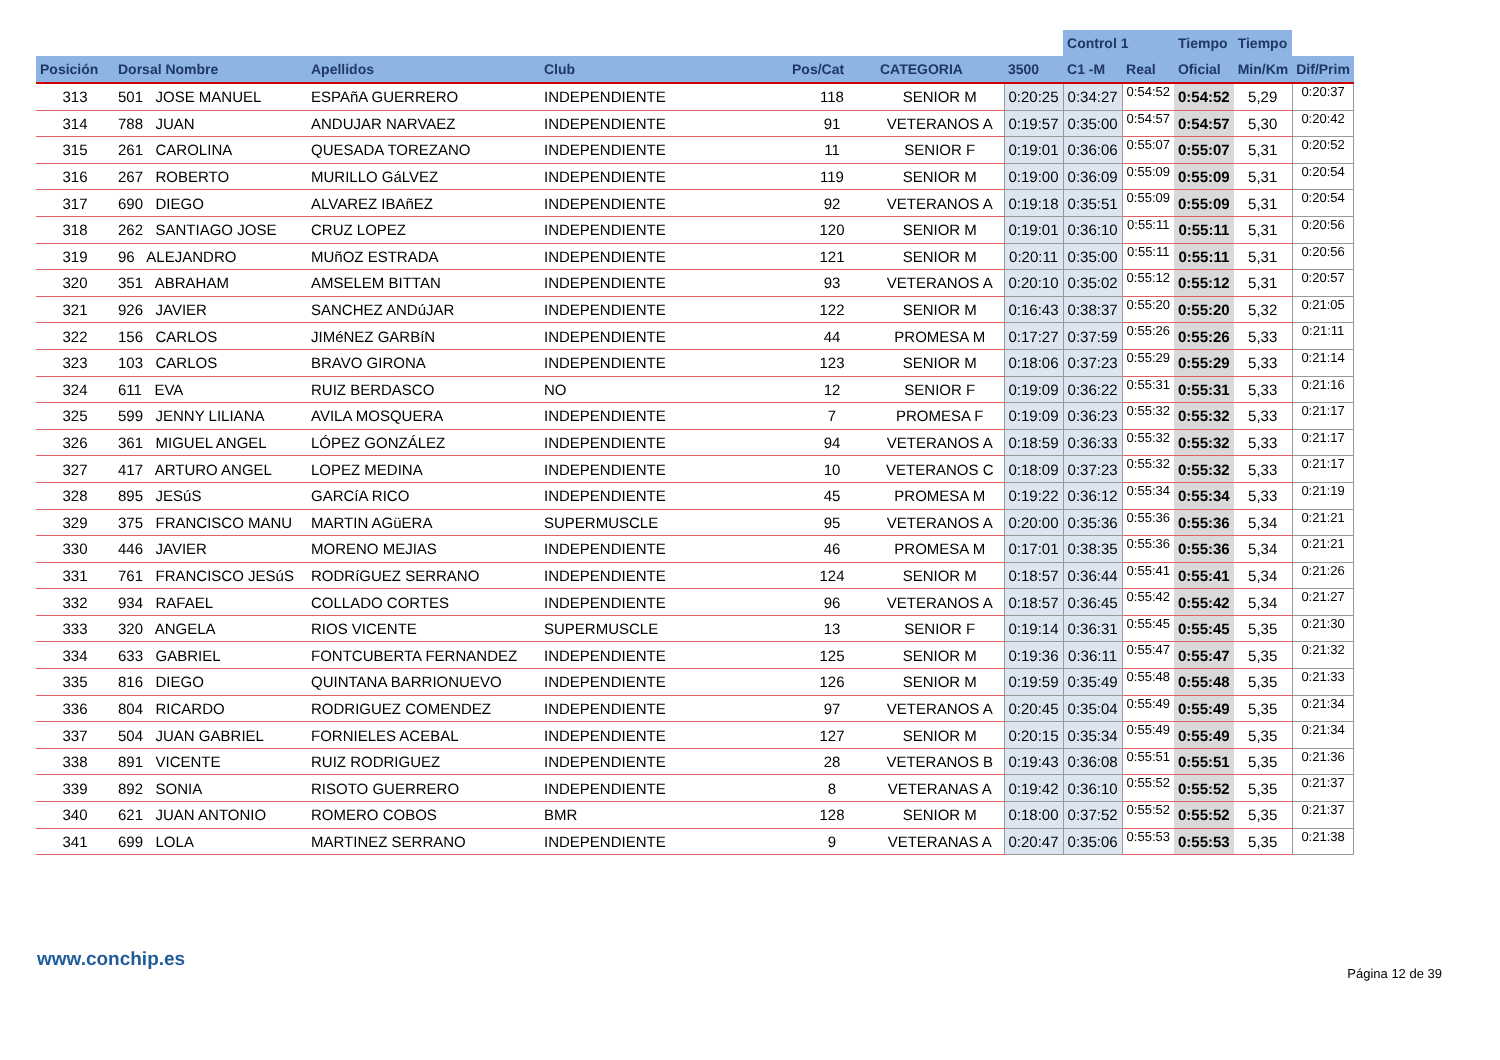| | | | | | | | Control 1 | | Tiempo | Tiempo | |
| --- | --- | --- | --- | --- | --- | --- | --- | --- | --- | --- | --- |
| Posición | Dorsal Nombre | Apellidos | Club | Pos/Cat | CATEGORIA | 3500 | C1 -M | Real | Oficial | Min/Km | Dif/Prim |
| 313 | 501 JOSE MANUEL | ESPAñA GUERRERO | INDEPENDIENTE | 118 | SENIOR M | 0:20:25 | 0:34:27 | 0:54:52 | 0:54:52 | 5,29 | 0:20:37 |
| 314 | 788 JUAN | ANDUJAR NARVAEZ | INDEPENDIENTE | 91 | VETERANOS A | 0:19:57 | 0:35:00 | 0:54:57 | 0:54:57 | 5,30 | 0:20:42 |
| 315 | 261 CAROLINA | QUESADA TOREZANO | INDEPENDIENTE | 11 | SENIOR F | 0:19:01 | 0:36:06 | 0:55:07 | 0:55:07 | 5,31 | 0:20:52 |
| 316 | 267 ROBERTO | MURILLO GáLVEZ | INDEPENDIENTE | 119 | SENIOR M | 0:19:00 | 0:36:09 | 0:55:09 | 0:55:09 | 5,31 | 0:20:54 |
| 317 | 690 DIEGO | ALVAREZ IBAñEZ | INDEPENDIENTE | 92 | VETERANOS A | 0:19:18 | 0:35:51 | 0:55:09 | 0:55:09 | 5,31 | 0:20:54 |
| 318 | 262 SANTIAGO JOSE | CRUZ LOPEZ | INDEPENDIENTE | 120 | SENIOR M | 0:19:01 | 0:36:10 | 0:55:11 | 0:55:11 | 5,31 | 0:20:56 |
| 319 | 96 ALEJANDRO | MUñOZ ESTRADA | INDEPENDIENTE | 121 | SENIOR M | 0:20:11 | 0:35:00 | 0:55:11 | 0:55:11 | 5,31 | 0:20:56 |
| 320 | 351 ABRAHAM | AMSELEM BITTAN | INDEPENDIENTE | 93 | VETERANOS A | 0:20:10 | 0:35:02 | 0:55:12 | 0:55:12 | 5,31 | 0:20:57 |
| 321 | 926 JAVIER | SANCHEZ ANDúJAR | INDEPENDIENTE | 122 | SENIOR M | 0:16:43 | 0:38:37 | 0:55:20 | 0:55:20 | 5,32 | 0:21:05 |
| 322 | 156 CARLOS | JIMéNEZ GARBíN | INDEPENDIENTE | 44 | PROMESA M | 0:17:27 | 0:37:59 | 0:55:26 | 0:55:26 | 5,33 | 0:21:11 |
| 323 | 103 CARLOS | BRAVO GIRONA | INDEPENDIENTE | 123 | SENIOR M | 0:18:06 | 0:37:23 | 0:55:29 | 0:55:29 | 5,33 | 0:21:14 |
| 324 | 611 EVA | RUIZ BERDASCO | NO | 12 | SENIOR F | 0:19:09 | 0:36:22 | 0:55:31 | 0:55:31 | 5,33 | 0:21:16 |
| 325 | 599 JENNY LILIANA | AVILA MOSQUERA | INDEPENDIENTE | 7 | PROMESA F | 0:19:09 | 0:36:23 | 0:55:32 | 0:55:32 | 5,33 | 0:21:17 |
| 326 | 361 MIGUEL ANGEL | LÓPEZ GONZÁLEZ | INDEPENDIENTE | 94 | VETERANOS A | 0:18:59 | 0:36:33 | 0:55:32 | 0:55:32 | 5,33 | 0:21:17 |
| 327 | 417 ARTURO ANGEL | LOPEZ MEDINA | INDEPENDIENTE | 10 | VETERANOS C | 0:18:09 | 0:37:23 | 0:55:32 | 0:55:32 | 5,33 | 0:21:17 |
| 328 | 895 JESúS | GARCíA RICO | INDEPENDIENTE | 45 | PROMESA M | 0:19:22 | 0:36:12 | 0:55:34 | 0:55:34 | 5,33 | 0:21:19 |
| 329 | 375 FRANCISCO MANU | MARTIN AGüERA | SUPERMUSCLE | 95 | VETERANOS A | 0:20:00 | 0:35:36 | 0:55:36 | 0:55:36 | 5,34 | 0:21:21 |
| 330 | 446 JAVIER | MORENO MEJIAS | INDEPENDIENTE | 46 | PROMESA M | 0:17:01 | 0:38:35 | 0:55:36 | 0:55:36 | 5,34 | 0:21:21 |
| 331 | 761 FRANCISCO JESúS | RODRíGUEZ SERRANO | INDEPENDIENTE | 124 | SENIOR M | 0:18:57 | 0:36:44 | 0:55:41 | 0:55:41 | 5,34 | 0:21:26 |
| 332 | 934 RAFAEL | COLLADO CORTES | INDEPENDIENTE | 96 | VETERANOS A | 0:18:57 | 0:36:45 | 0:55:42 | 0:55:42 | 5,34 | 0:21:27 |
| 333 | 320 ANGELA | RIOS VICENTE | SUPERMUSCLE | 13 | SENIOR F | 0:19:14 | 0:36:31 | 0:55:45 | 0:55:45 | 5,35 | 0:21:30 |
| 334 | 633 GABRIEL | FONTCUBERTA FERNANDEZ | INDEPENDIENTE | 125 | SENIOR M | 0:19:36 | 0:36:11 | 0:55:47 | 0:55:47 | 5,35 | 0:21:32 |
| 335 | 816 DIEGO | QUINTANA BARRIONUEVO | INDEPENDIENTE | 126 | SENIOR M | 0:19:59 | 0:35:49 | 0:55:48 | 0:55:48 | 5,35 | 0:21:33 |
| 336 | 804 RICARDO | RODRIGUEZ COMENDEZ | INDEPENDIENTE | 97 | VETERANOS A | 0:20:45 | 0:35:04 | 0:55:49 | 0:55:49 | 5,35 | 0:21:34 |
| 337 | 504 JUAN GABRIEL | FORNIELES ACEBAL | INDEPENDIENTE | 127 | SENIOR M | 0:20:15 | 0:35:34 | 0:55:49 | 0:55:49 | 5,35 | 0:21:34 |
| 338 | 891 VICENTE | RUIZ RODRIGUEZ | INDEPENDIENTE | 28 | VETERANOS B | 0:19:43 | 0:36:08 | 0:55:51 | 0:55:51 | 5,35 | 0:21:36 |
| 339 | 892 SONIA | RISOTO GUERRERO | INDEPENDIENTE | 8 | VETERANAS A | 0:19:42 | 0:36:10 | 0:55:52 | 0:55:52 | 5,35 | 0:21:37 |
| 340 | 621 JUAN ANTONIO | ROMERO COBOS | BMR | 128 | SENIOR M | 0:18:00 | 0:37:52 | 0:55:52 | 0:55:52 | 5,35 | 0:21:37 |
| 341 | 699 LOLA | MARTINEZ SERRANO | INDEPENDIENTE | 9 | VETERANAS A | 0:20:47 | 0:35:06 | 0:55:53 | 0:55:53 | 5,35 | 0:21:38 |
www.conchip.es
Página 12 de 39